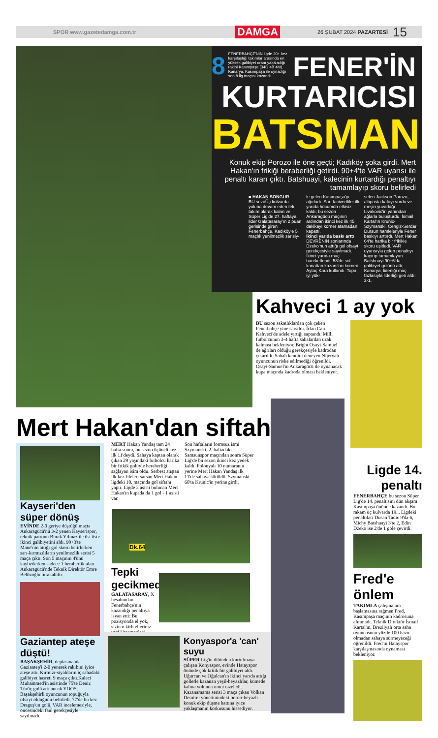SPOR www.gazetedamga.com.tr DAMGA 26 ŞUBAT 2024 PAZARTESİ 15
8 FENERBAHÇE'NİN ligde 20+ kez karşılaştığı takımlar arasında en yüksek galibiyet oranı yakaladığı rakibi Kasımpaşa (34G 4B 4M). Kanarya, Kasımpaşa ile oynadığı son 8 lig maçını kazandı. FENER'İN
KURTARICISI
BATSMAN
Konuk ekip Porozo ile öne geçti; Kadıköy şoka girdi. Mert Hakan'ın frikiği beraberliği getirdi. 90+4'te VAR uyarısı ile penaltı kararı çıktı. Batshuayi, kalecinin kurtardığı penaltıyı tamamlayıp skoru belirledi
■ HAKAN SONGUR
BU sezoÜç kulvarda yoluna devam eden tek takım olarak kalan ve Süper Lig'de 27. haftaya lider Galatasaray'ın 2 puan gerisinde giren Fenerbahçe, Kadıköy'e 5 maçlık yenilmezlik serisiy-
le gelen Kasımpaşa'yı ağırladı. Sarı-lacivertliler ilk yarıda hücumda etkisiz kaldı; bu sezon Ankaragücü maçının ardından ikinci kez ilk 45 dakikayı korner atamadan kapattı.
İkinci yarıda baskı arttı
DEVRENİN sonlarında Dzeko'nun attığı gol ofsayt gerekçesiyle sayılmadı. İkinci yarıda maç hareketlendi. 58'de sol kanattan kazanılan korneri Aytaç Kara kullandı. Topa iyi yük-
selen Jackson Porozo, altıpasta kafayı vurdu ve meşin yuvarlağı Livakovic'in yanından ağlarla buluşturdu. İsmail Kartal'ın Krunic-Szymanski, Cengiz-Serdar Dursun hamleleriyle Fener baskıyı arttırdı. Mert Hakan 64'te harika bir frikikle skoru eşitledi. VAR uyarısıyla gelen penaltıyı kaçırıp tamamlayan Batshuayi 90+6'da galibiyet golünü attı; Kanarya, liderliği maç fazlasıyla liderliği geri aldı: 2-1.
Kahveci 1 ay yok
BU sezon sakatlıklardan çok çeken Fenerbahçe yine sarsıldı. İrfan Can Kahveci'de adele yırtığı saptandı. Milli futbolcunun 3-4 hafta sahalardan uzak kalması bekleniyor. Bright Osayi-Samuel de ağrıları olduğu gerekçesiyle kadrodan çıkarıldı. Sabah kendini deneyen Nijeryalı oyuncunun riske edilmediği öğrenildi. Osayi-Samuel'in Ankaragücü ile oynanacak kupa maçında kadroda olması bekleniyor.
Ligde 14. penaltı
FENERBAHÇE bu sezon Süper Lig'de 14. penaltısını dün akşam Kasımpaşa önünde kazandı. Bu rakam üç kulvarda 19... Ligdeki penaltıları Dusan Tadic 9'da 6, Michy Batshuayi 3'te 2, Edin Dzeko ise 2'de 1 gole çevirdi.
Fred'e önlem
TAKIMLA çalışmalara başlamasına rağmen Fred, Kasımpaşa maçının kadrosuna alınmadı. Teknik Direktör İsmail Kartal'ın, Brezilyalı orta saha oyuncusunu yüzde 100 hazır olmadan sahaya sürmeyeceği öğrenildi. Fred'in Hatayspor karşılaşmasında oynaması bekleniyor.
Mert Hakan'dan siftah
Kayseri'den süper dönüş
EVİNDE 2-0 geriye düştüğü maçta Ankaragücü'nü 3-2 yenen Kayserispor, teknik patronu Burak Yılmaz ile üst üste ikinci galibiyetini aldı. 90+3'te Mane'nin attığı gol skoru belirlerken sarı-kırmızılıların yenilmezlik serisi 5 maça çıktı. Son 5 maçının 4'ünü kaybederken sadece 1 beraberlik alan Ankaragücü'nde Teknik Direktör Emre Belözoğlu bırakabilir.
Gaziantep ateşe düştü!
BAŞAKŞEHİR, deplasmanda Gaziantep'i 2-0 yenerek rakibini iyice ateşe attı. Kırmızı-siyahların iç sahadaki galibiyet hasreti 9 maça çıktı.Kaleci Muhammed'in asistinde 75'te Deniz Türüç golü attı ancak YOOS, Başakşehirli oyuncunun topuğuyla ofsayt olduğunu belirledi. 77'de bu kez Draguş'un golü, VAR incelemesiyle, öncesindeki faul gerekçesiyle sayılmadı.
MERT Hakan Yandaş tam 24 hafta sonra, bu sezon üçüncü kez ilk 11'deydi. Sahaya kaptan olarak çıkan 29 yaşındaki futbolcu harika bir frikik golüyle beraberliği sağlayan isim oldu. Serbest atıştan ilk kez fileleri sarsan Mert Hakan ligdeki 10. maçında gol siftahı yaptı. Ligde 2 asisti bulunan Mert Hakan'ın kupada da 1 gol - 1 asisti var.
Son haftaların formsuz ismi Szymanski, 2. haftadaki Samsunspor maçından sonra Süper Lig'de bu sezon ikinci kez yedek kaldı. Polonyalı 10 numaranın yerine Mert Hakan Yandaş ilk 11'de sahaya sürüldü. Szymanski 60'ta Krunic'in yerine girdi.
Dk.64
Tepki gecikmedi
GALATASARAY, X hesabından Fenerbahçe'nin kazandığı penaltıya isyan etti: Bu pozisyonda el yok, sizin o kirli elleriniz var! Utanmazlar!
Konyaspor'a 'can' suyu
SÜPER Lig'in dibinden kurtulmaya çalışan Konyaspor, evinde Hatayspor önünde çok kritik bir galibiyet aldı. Uğurcan ve Oğulcan'ın ikinci yarıda attığı gollerle kazanan yeşil-beyazlılar, kümede kalma yolunda umut tazeledi. Kazanamama serisi 3 maça çıkan Volkan Demirel yönetimindeki bordo-beyazlı konuk ekip düşme hattına iyice yaklaşmanın korkusunu hissediyor.